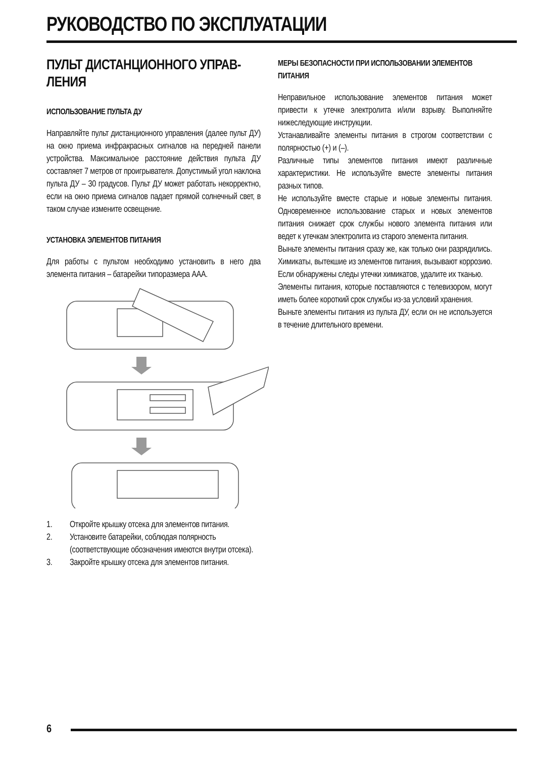РУКОВОДСТВО ПО ЭКСПЛУАТАЦИИ
ПУЛЬТ ДИСТАНЦИОННОГО УПРАВ-ЛЕНИЯ
ИСПОЛЬЗОВАНИЕ ПУЛЬТА ДУ
Направляйте пульт дистанционного управления (далее пульт ДУ) на окно приема инфракрасных сигналов на передней панели устройства. Максимальное расстояние действия пульта ДУ составляет 7 метров от проигрывателя. Допустимый угол наклона пульта ДУ – 30 градусов. Пульт ДУ может работать некорректно, если на окно приема сигналов падает прямой солнечный свет, в таком случае измените освещение.
УСТАНОВКА ЭЛЕМЕНТОВ ПИТАНИЯ
Для работы с пультом необходимо установить в него два элемента питания – батарейки типоразмера AAA.
1. Откройте крышку отсека для элементов питания.
2. Установите батарейки, соблюдая полярность (соответствующие обозначения имеются внутри отсека).
3. Закройте крышку отсека для элементов питания.
МЕРЫ БЕЗОПАСНОСТИ ПРИ ИСПОЛЬЗОВАНИИ ЭЛЕМЕНТОВ ПИТАНИЯ
Неправильное использование элементов питания может привести к утечке электролита и/или взрыву. Выполняйте нижеследующие инструкции.
Устанавливайте элементы питания в строгом соответствии с полярностью (+) и (–).
Различные типы элементов питания имеют различные характеристики. Не используйте вместе элементы питания разных типов.
Не используйте вместе старые и новые элементы питания. Одновременное использование старых и новых элементов питания снижает срок службы нового элемента питания или ведет к утечкам электролита из старого элемента питания.
Выньте элементы питания сразу же, как только они разрядились. Химикаты, вытекшие из элементов питания, вызывают коррозию. Если обнаружены следы утечки химикатов, удалите их тканью.
Элементы питания, которые поставляются с телевизором, могут иметь более короткий срок службы из-за условий хранения.
Выньте элементы питания из пульта ДУ, если он не используется в течение длительного времени.
6